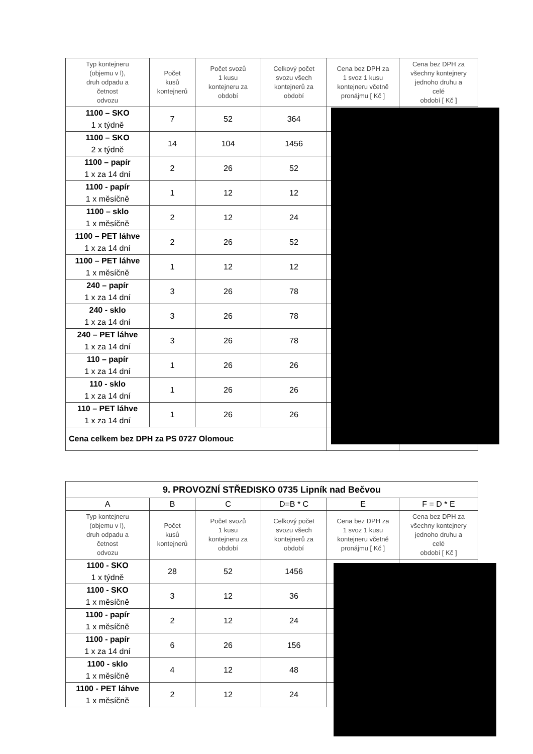| Typ kontejneru (objemu v l), druh odpadu a četnost odvozu | Počet kusů kontejnerů | Počet svozů 1 kusu kontejneru za období | Celkový počet svozu všech kontejnerů za období | Cena bez DPH za 1 svoz 1 kusu kontejneru včetně pronájmu [ Kč ] | Cena bez DPH za všechny kontejnery jednoho druhu a celé období [ Kč ] |
| --- | --- | --- | --- | --- | --- |
| 1100 – SKO 1 x týdně | 7 | 52 | 364 | | |
| 1100 – SKO 2 x týdně | 14 | 104 | 1456 | | |
| 1100 – papír 1 x za 14 dní | 2 | 26 | 52 | | |
| 1100 - papír 1 x měsíčně | 1 | 12 | 12 | | |
| 1100 – sklo 1 x měsíčně | 2 | 12 | 24 | | |
| 1100 – PET láhve 1 x za 14 dní | 2 | 26 | 52 | | |
| 1100 – PET láhve 1 x měsíčně | 1 | 12 | 12 | | |
| 240 – papír 1 x za 14 dní | 3 | 26 | 78 | | |
| 240 - sklo 1 x za 14 dní | 3 | 26 | 78 | | |
| 240 – PET láhve 1 x za 14 dní | 3 | 26 | 78 | | |
| 110 – papír 1 x za 14 dní | 1 | 26 | 26 | | |
| 110 - sklo 1 x za 14 dní | 1 | 26 | 26 | | |
| 110 – PET láhve 1 x za 14 dní | 1 | 26 | 26 | | |
| Cena celkem bez DPH za PS 0727 Olomouc | | | | | |
| 9. PROVOZNÍ STŘEDISKO 0735 Lipník nad Bečvou | | | | | |
| A | B | C | D=B * C | E | F = D * E |
| Typ kontejneru (objemu v l), druh odpadu a četnost odvozu | Počet kusů kontejnerů | Počet svozů 1 kusu kontejneru za období | Celkový počet svozu všech kontejnerů za období | Cena bez DPH za 1 svoz 1 kusu kontejneru včetně pronájmu [ Kč ] | Cena bez DPH za všechny kontejnery jednoho druhu a celé období [ Kč ] |
| 1100 - SKO 1 x týdně | 28 | 52 | 1456 | | |
| 1100 - SKO 1 x měsíčně | 3 | 12 | 36 | | |
| 1100 - papír 1 x měsíčně | 2 | 12 | 24 | | |
| 1100 - papír 1 x za 14 dní | 6 | 26 | 156 | | |
| 1100 - sklo 1 x měsíčně | 4 | 12 | 48 | | |
| 1100 - PET láhve 1 x měsíčně | 2 | 12 | 24 | | |